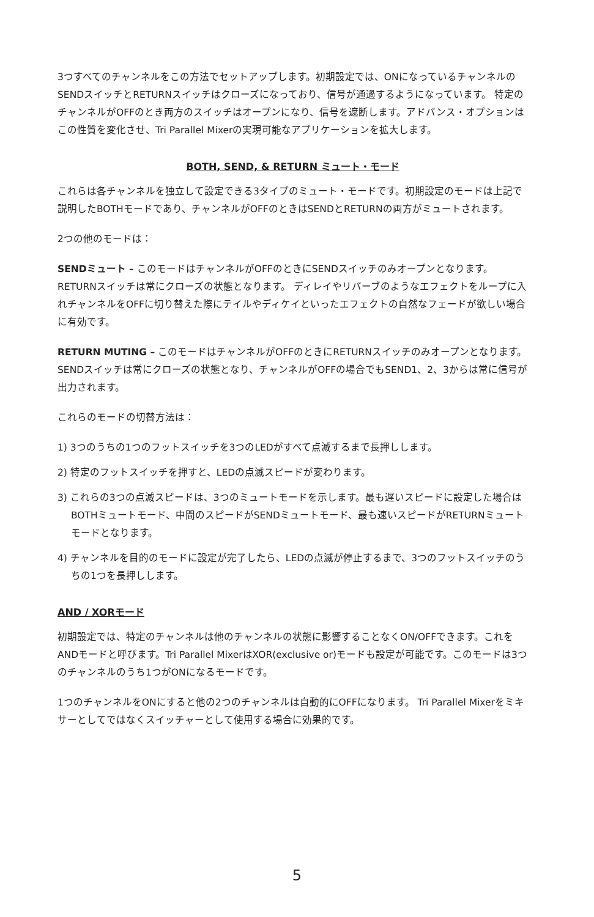3つすべてのチャンネルをこの方法でセットアップします。初期設定では、ONになっているチャンネルのSENDスイッチとRETURNスイッチはクローズになっており、信号が通過するようになっています。 特定のチャンネルがOFFのとき両方のスイッチはオープンになり、信号を遮断します。アドバンス・オプションはこの性質を変化させ、Tri Parallel Mixerの実現可能なアプリケーションを拡大します。
BOTH, SEND, & RETURN ミュート・モード
これらは各チャンネルを独立して設定できる3タイプのミュート・モードです。初期設定のモードは上記で説明したBOTHモードであり、チャンネルがOFFのときはSENDとRETURNの両方がミュートされます。
2つの他のモードは：
SENDミュート – このモードはチャンネルがOFFのときにSENDスイッチのみオープンとなります。 RETURNスイッチは常にクローズの状態となります。 ディレイやリバーブのようなエフェクトをループに入れチャンネルをOFFに切り替えた際にテイルやディケイといったエフェクトの自然なフェードが欲しい場合に有効です。
RETURN MUTING – このモードはチャンネルがOFFのときにRETURNスイッチのみオープンとなります。 SENDスイッチは常にクローズの状態となり、チャンネルがOFFの場合でもSEND1、2、3からは常に信号が出力されます。
これらのモードの切替方法は：
1) 3つのうちの1つのフットスイッチを3つのLEDがすべて点滅するまで長押しします。
2) 特定のフットスイッチを押すと、LEDの点滅スピードが変わります。
3) これらの3つの点滅スピードは、3つのミュートモードを示します。最も遅いスピードに設定した場合はBOTHミュートモード、中間のスピードがSENDミュートモード、最も速いスピードがRETURNミュートモードとなります。
4) チャンネルを目的のモードに設定が完了したら、LEDの点滅が停止するまで、3つのフットスイッチのうちの1つを長押しします。
AND / XORモード
初期設定では、特定のチャンネルは他のチャンネルの状態に影響することなくON/OFFできます。これをANDモードと呼びます。Tri Parallel MixerはXOR(exclusive or)モードも設定が可能です。このモードは3つのチャンネルのうち1つがONになるモードです。
1つのチャンネルをONにすると他の2つのチャンネルは自動的にOFFになります。 Tri Parallel Mixerをミキサーとしてではなくスイッチャーとして使用する場合に効果的です。
5